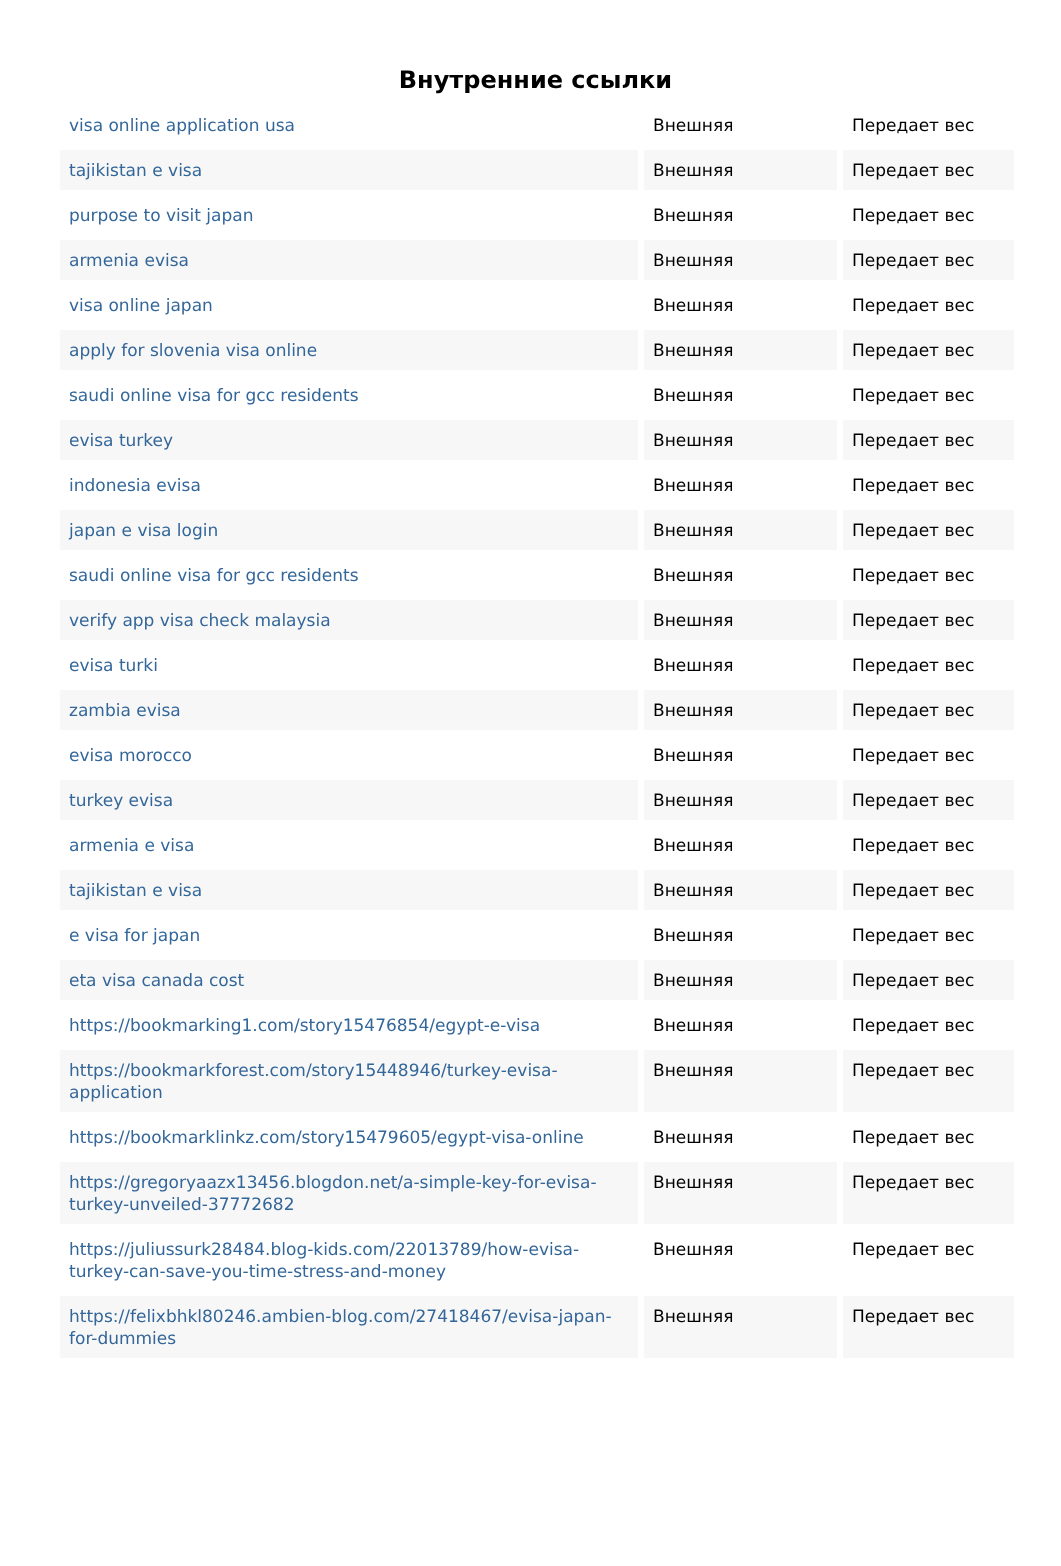Внутренние ссылки
| visa online application usa | Внешняя | Передает вес |
| tajikistan e visa | Внешняя | Передает вес |
| purpose to visit japan | Внешняя | Передает вес |
| armenia evisa | Внешняя | Передает вес |
| visa online japan | Внешняя | Передает вес |
| apply for slovenia visa online | Внешняя | Передает вес |
| saudi online visa for gcc residents | Внешняя | Передает вес |
| evisa turkey | Внешняя | Передает вес |
| indonesia evisa | Внешняя | Передает вес |
| japan e visa login | Внешняя | Передает вес |
| saudi online visa for gcc residents | Внешняя | Передает вес |
| verify app visa check malaysia | Внешняя | Передает вес |
| evisa turki | Внешняя | Передает вес |
| zambia evisa | Внешняя | Передает вес |
| evisa morocco | Внешняя | Передает вес |
| turkey evisa | Внешняя | Передает вес |
| armenia e visa | Внешняя | Передает вес |
| tajikistan e visa | Внешняя | Передает вес |
| e visa for japan | Внешняя | Передает вес |
| eta visa canada cost | Внешняя | Передает вес |
| https://bookmarking1.com/story15476854/egypt-e-visa | Внешняя | Передает вес |
| https://bookmarkforest.com/story15448946/turkey-evisa-application | Внешняя | Передает вес |
| https://bookmarklinkz.com/story15479605/egypt-visa-online | Внешняя | Передает вес |
| https://gregoryaazx13456.blogdon.net/a-simple-key-for-evisa-turkey-unveiled-37772682 | Внешняя | Передает вес |
| https://juliussurk28484.blog-kids.com/22013789/how-evisa-turkey-can-save-you-time-stress-and-money | Внешняя | Передает вес |
| https://felixbhkl80246.ambien-blog.com/27418467/evisa-japan-for-dummies | Внешняя | Передает вес |